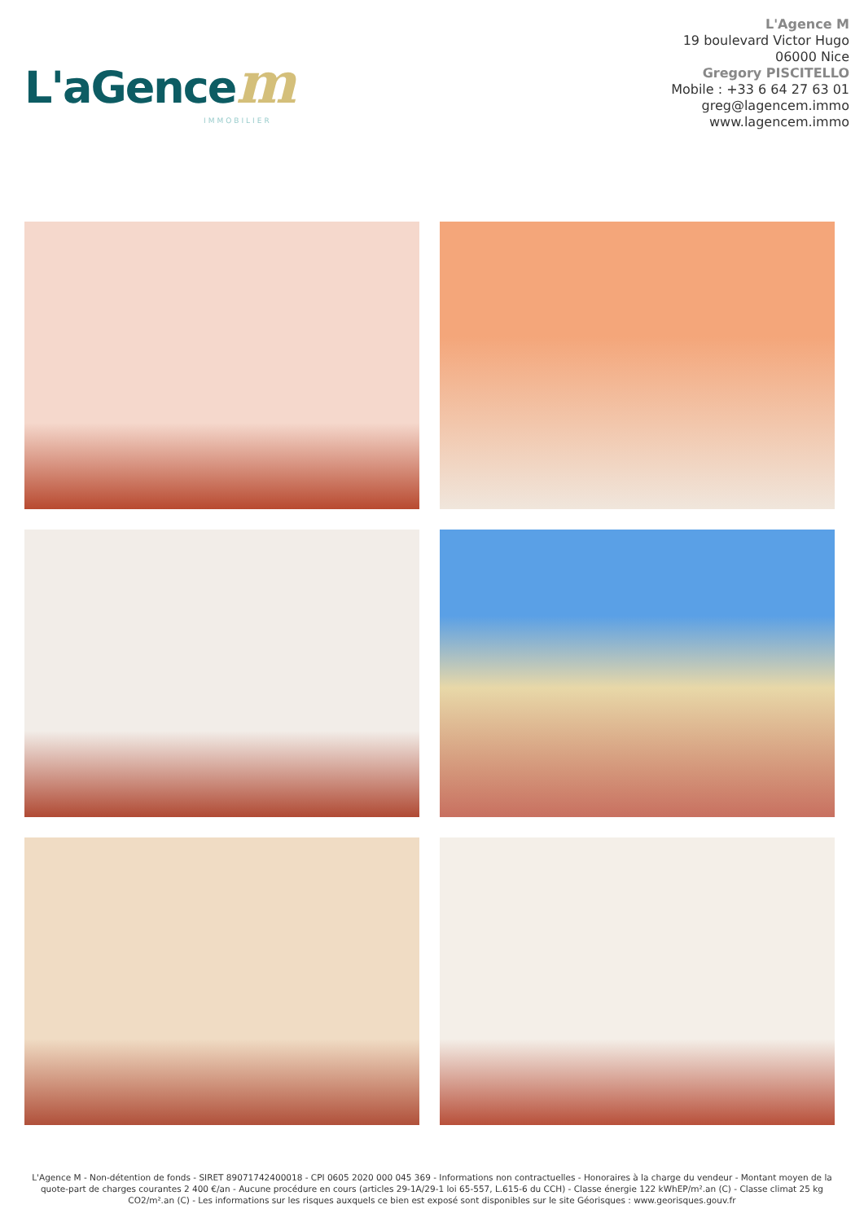L'aGencem
IMMOBILIER
L'Agence M
19 boulevard Victor Hugo
06000 Nice
Gregory PISCITELLO
Mobile : +33 6 64 27 63 01
greg@lagencem.immo
www.lagencem.immo
L'Agence M - Non-détention de fonds - SIRET 89071742400018 - CPI 0605 2020 000 045 369 - Informations non contractuelles - Honoraires à la charge du vendeur - Montant moyen de la quote-part de charges courantes 2 400 €/an - Aucune procédure en cours (articles 29-1A/29-1 loi 65-557, L.615-6 du CCH) - Classe énergie 122 kWhEP/m².an (C) - Classe climat 25 kg CO2/m².an (C) - Les informations sur les risques auxquels ce bien est exposé sont disponibles sur le site Géorisques : www.georisques.gouv.fr